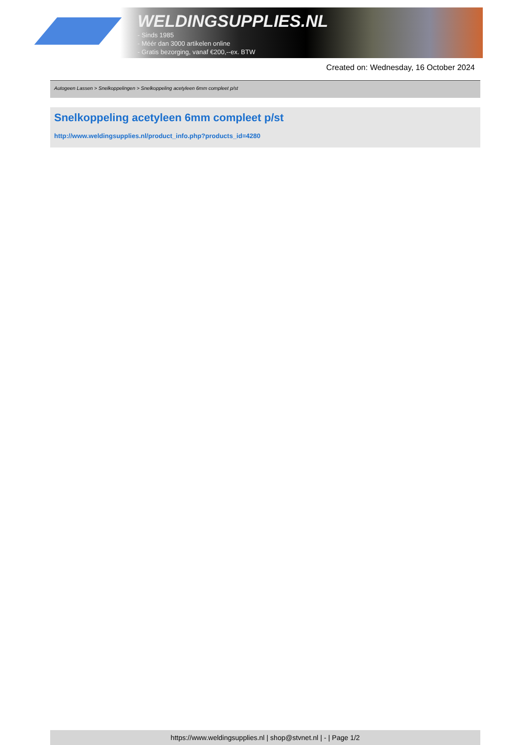WELDINGSUPPLIES.NL
- Sinds 1985
- Méér dan 3000 artikelen online
- Gratis bezorging, vanaf €200,--ex. BTW
Created on: Wednesday, 16 October 2024
Autogeen Lassen > Snelkoppelingen > Snelkoppeling acetyleen 6mm compleet p/st
Snelkoppeling acetyleen 6mm compleet p/st
http://www.weldingsupplies.nl/product_info.php?products_id=4280
https://www.weldingsupplies.nl | shop@stvnet.nl | - | Page 1/2